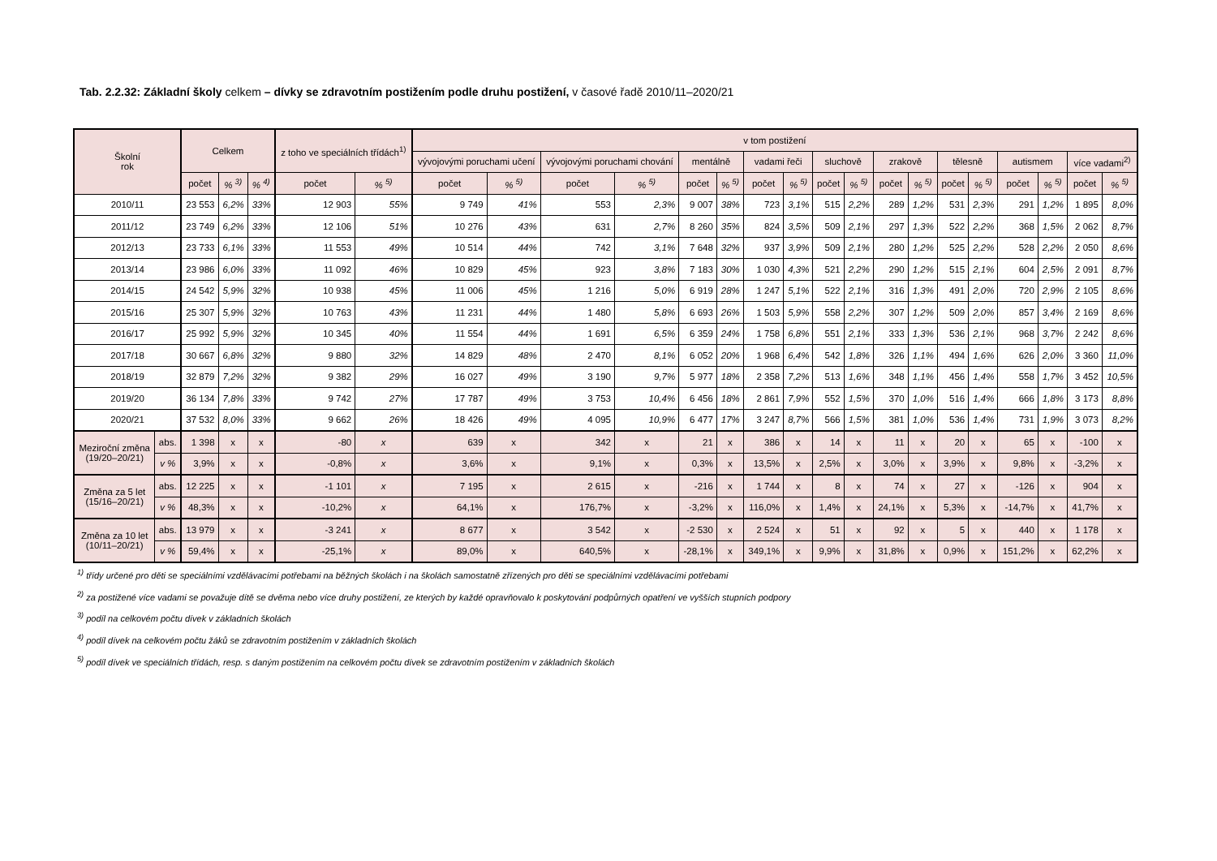Tab. 2.2.32: Základní školy celkem – dívky se zdravotním postižením podle druhu postižení, v časové řadě 2010/11–2020/21
| Školní rok | | Celkem | | | z toho ve speciálních třídách<sup>1)</sup> | | v tom postižení | | | | | | | | | | | | | | | | | |
| --- | --- | --- | --- | --- | --- | --- | --- | --- | --- | --- | --- | --- | --- | --- | --- | --- | --- | --- | --- | --- | --- | --- | --- | --- |
| | | | | | | | vývojovými poruchami učení | | vývojovými poruchami chování | | mentálně | | vadami řeči | | sluchově | | zrakově | | tělesně | | autismem | | více vadami<sup>2)</sup> | |
| | | počet | % <sup>3)</sup> | % <sup>4)</sup> | počet | % <sup>5)</sup> | počet | % <sup>5)</sup> | počet | % <sup>5)</sup> | počet | % <sup>5)</sup> | počet | % <sup>5)</sup> | počet | % <sup>5)</sup> | počet | % <sup>5)</sup> | počet | % <sup>5)</sup> | počet | % <sup>5)</sup> | počet | % <sup>5)</sup> |
| 2010/11 | | 23 553 | 6,2% | 33% | 12 903 | 55% | 9 749 | 41% | 553 | 2,3% | 9 007 | 38% | 723 | 3,1% | 515 | 2,2% | 289 | 1,2% | 531 | 2,3% | 291 | 1,2% | 1 895 | 8,0% |
| 2011/12 | | 23 749 | 6,2% | 33% | 12 106 | 51% | 10 276 | 43% | 631 | 2,7% | 8 260 | 35% | 824 | 3,5% | 509 | 2,1% | 297 | 1,3% | 522 | 2,2% | 368 | 1,5% | 2 062 | 8,7% |
| 2012/13 | | 23 733 | 6,1% | 33% | 11 553 | 49% | 10 514 | 44% | 742 | 3,1% | 7 648 | 32% | 937 | 3,9% | 509 | 2,1% | 280 | 1,2% | 525 | 2,2% | 528 | 2,2% | 2 050 | 8,6% |
| 2013/14 | | 23 986 | 6,0% | 33% | 11 092 | 46% | 10 829 | 45% | 923 | 3,8% | 7 183 | 30% | 1 030 | 4,3% | 521 | 2,2% | 290 | 1,2% | 515 | 2,1% | 604 | 2,5% | 2 091 | 8,7% |
| 2014/15 | | 24 542 | 5,9% | 32% | 10 938 | 45% | 11 006 | 45% | 1 216 | 5,0% | 6 919 | 28% | 1 247 | 5,1% | 522 | 2,1% | 316 | 1,3% | 491 | 2,0% | 720 | 2,9% | 2 105 | 8,6% |
| 2015/16 | | 25 307 | 5,9% | 32% | 10 763 | 43% | 11 231 | 44% | 1 480 | 5,8% | 6 693 | 26% | 1 503 | 5,9% | 558 | 2,2% | 307 | 1,2% | 509 | 2,0% | 857 | 3,4% | 2 169 | 8,6% |
| 2016/17 | | 25 992 | 5,9% | 32% | 10 345 | 40% | 11 554 | 44% | 1 691 | 6,5% | 6 359 | 24% | 1 758 | 6,8% | 551 | 2,1% | 333 | 1,3% | 536 | 2,1% | 968 | 3,7% | 2 242 | 8,6% |
| 2017/18 | | 30 667 | 6,8% | 32% | 9 880 | 32% | 14 829 | 48% | 2 470 | 8,1% | 6 052 | 20% | 1 968 | 6,4% | 542 | 1,8% | 326 | 1,1% | 494 | 1,6% | 626 | 2,0% | 3 360 | 11,0% |
| 2018/19 | | 32 879 | 7,2% | 32% | 9 382 | 29% | 16 027 | 49% | 3 190 | 9,7% | 5 977 | 18% | 2 358 | 7,2% | 513 | 1,6% | 348 | 1,1% | 456 | 1,4% | 558 | 1,7% | 3 452 | 10,5% |
| 2019/20 | | 36 134 | 7,8% | 33% | 9 742 | 27% | 17 787 | 49% | 3 753 | 10,4% | 6 456 | 18% | 2 861 | 7,9% | 552 | 1,5% | 370 | 1,0% | 516 | 1,4% | 666 | 1,8% | 3 173 | 8,8% |
| 2020/21 | | 37 532 | 8,0% | 33% | 9 662 | 26% | 18 426 | 49% | 4 095 | 10,9% | 6 477 | 17% | 3 247 | 8,7% | 566 | 1,5% | 381 | 1,0% | 536 | 1,4% | 731 | 1,9% | 3 073 | 8,2% |
| Meziroční změna (19/20–20/21) | abs. | 1 398 | x | x | -80 | x | 639 | x | 342 | x | 21 | x | 386 | x | 14 | x | 11 | x | 20 | x | 65 | x | -100 | x |
| | v % | 3,9% | x | x | -0,8% | x | 3,6% | x | 9,1% | x | 0,3% | x | 13,5% | x | 2,5% | x | 3,0% | x | 3,9% | x | 9,8% | x | -3,2% | x |
| Změna za 5 let (15/16–20/21) | abs. | 12 225 | x | x | -1 101 | x | 7 195 | x | 2 615 | x | -216 | x | 1 744 | x | 8 | x | 74 | x | 27 | x | -126 | x | 904 | x |
| | v % | 48,3% | x | x | -10,2% | x | 64,1% | x | 176,7% | x | -3,2% | x | 116,0% | x | 1,4% | x | 24,1% | x | 5,3% | x | -14,7% | x | 41,7% | x |
| Změna za 10 let (10/11–20/21) | abs. | 13 979 | x | x | -3 241 | x | 8 677 | x | 3 542 | x | -2 530 | x | 2 524 | x | 51 | x | 92 | x | 5 | x | 440 | x | 1 178 | x |
| | v % | 59,4% | x | x | -25,1% | x | 89,0% | x | 640,5% | x | -28,1% | x | 349,1% | x | 9,9% | x | 31,8% | x | 0,9% | x | 151,2% | x | 62,2% | x |
<sup>1)</sup> třídy určené pro děti se speciálními vzdělávacími potřebami na běžných školách i na školách samostatně zřízených pro děti se speciálními vzdělávacími potřebami
<sup>2)</sup> za postižené více vadami se považuje dítě se dvěma nebo více druhy postižení, ze kterých by každé opravňovalo k poskytování podpůrných opatření ve vyšších stupních podpory
<sup>3)</sup> podíl na celkovém počtu dívek v základních školách
<sup>4)</sup> podíl dívek na celkovém počtu žáků se zdravotním postižením v základních školách
<sup>5)</sup> podíl dívek ve speciálních třídách, resp. s daným postižením na celkovém počtu dívek se zdravotním postižením v základních školách